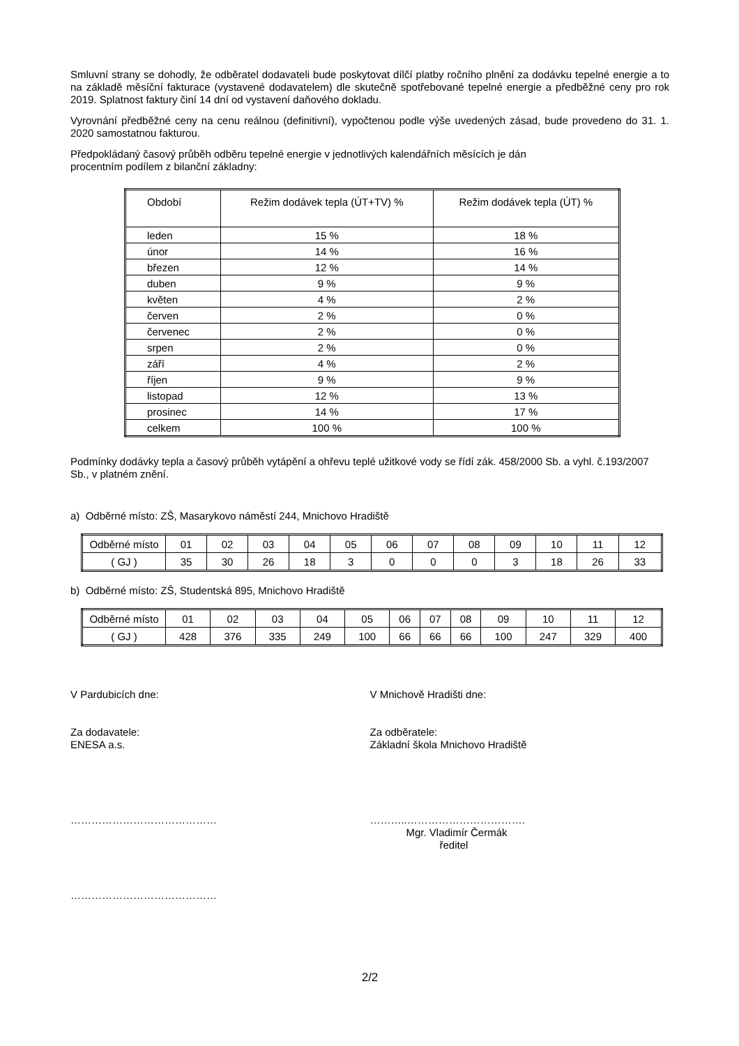Smluvní strany se dohodly, že odběratel dodavateli bude poskytovat dílčí platby ročního plnění za dodávku tepelné energie a to na základě měsíční fakturace (vystavené dodavatelem) dle skutečně spotřebované tepelné energie a předběžné ceny pro rok 2019. Splatnost faktury činí 14 dní od vystavení daňového dokladu.
Vyrovnání předběžné ceny na cenu reálnou (definitivní), vypočtenou podle výše uvedených zásad, bude provedeno do 31. 1. 2020 samostatnou fakturou.
Předpokládaný časový průběh odběru tepelné energie v jednotlivých kalendářních měsících je dán
procentním podílem z bilanční základny:
| Období | Režim dodávek tepla (ÚT+TV) % | Režim dodávek tepla (ÚT) % |
| leden | 15 % | 18 % |
| únor | 14 % | 16 % |
| březen | 12 % | 14 % |
| duben | 9 % | 9 % |
| květen | 4 % | 2 % |
| červen | 2 % | 0 % |
| červenec | 2 % | 0 % |
| srpen | 2 % | 0 % |
| září | 4 % | 2 % |
| říjen | 9 % | 9 % |
| listopad | 12 % | 13 % |
| prosinec | 14 % | 17 % |
| celkem | 100 % | 100 % |
Podmínky dodávky tepla a časový průběh vytápění a ohřevu teplé užitkové vody se řídí zák. 458/2000 Sb. a vyhl. č.193/2007 Sb., v platném znění.
a) Odběrné místo: ZŠ, Masarykovo náměstí 244, Mnichovo Hradiště
| Odběrné místo | 01 | 02 | 03 | 04 | 05 | 06 | 07 | 08 | 09 | 10 | 11 | 12 |
| ( GJ ) | 35 | 30 | 26 | 18 | 3 | 0 | 0 | 0 | 3 | 18 | 26 | 33 |
b) Odběrné místo: ZŠ, Studentská 895, Mnichovo Hradiště
| Odběrné místo | 01 | 02 | 03 | 04 | 05 | 06 | 07 | 08 | 09 | 10 | 11 | 12 |
| ( GJ ) | 428 | 376 | 335 | 249 | 100 | 66 | 66 | 66 | 100 | 247 | 329 | 400 |
V Pardubicích dne:
Za dodavatele:
ENESA a.s.
……………………………………
……………………………………
V Mnichově Hradišti dne:
Za odběratele:
Základní škola Mnichovo Hradiště
………..…………………………….
Mgr. Vladimír Čermák
ředitel
2/2